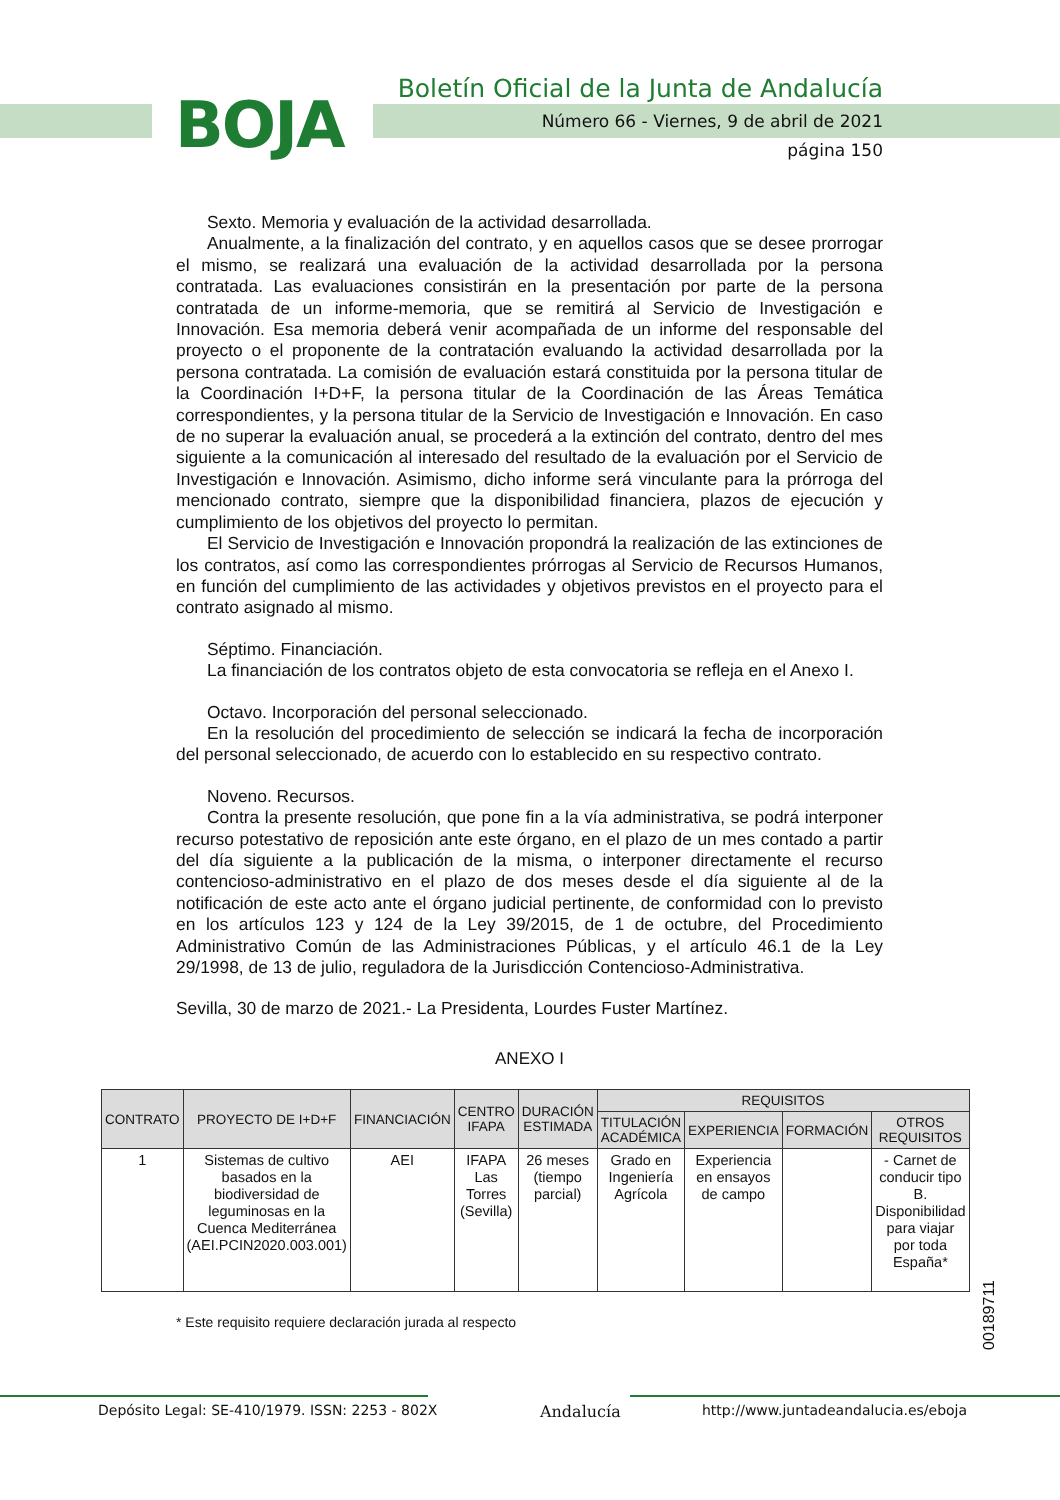Boletín Oficial de la Junta de Andalucía
BOJA
Número 66 - Viernes, 9 de abril de 2021
página 150
Sexto. Memoria y evaluación de la actividad desarrollada.
Anualmente, a la finalización del contrato, y en aquellos casos que se desee prorrogar el mismo, se realizará una evaluación de la actividad desarrollada por la persona contratada. Las evaluaciones consistirán en la presentación por parte de la persona contratada de un informe-memoria, que se remitirá al Servicio de Investigación e Innovación. Esa memoria deberá venir acompañada de un informe del responsable del proyecto o el proponente de la contratación evaluando la actividad desarrollada por la persona contratada. La comisión de evaluación estará constituida por la persona titular de la Coordinación I+D+F, la persona titular de la Coordinación de las Áreas Temática correspondientes, y la persona titular de la Servicio de Investigación e Innovación. En caso de no superar la evaluación anual, se procederá a la extinción del contrato, dentro del mes siguiente a la comunicación al interesado del resultado de la evaluación por el Servicio de Investigación e Innovación. Asimismo, dicho informe será vinculante para la prórroga del mencionado contrato, siempre que la disponibilidad financiera, plazos de ejecución y cumplimiento de los objetivos del proyecto lo permitan.
El Servicio de Investigación e Innovación propondrá la realización de las extinciones de los contratos, así como las correspondientes prórrogas al Servicio de Recursos Humanos, en función del cumplimiento de las actividades y objetivos previstos en el proyecto para el contrato asignado al mismo.
Séptimo. Financiación.
La financiación de los contratos objeto de esta convocatoria se refleja en el Anexo I.
Octavo. Incorporación del personal seleccionado.
En la resolución del procedimiento de selección se indicará la fecha de incorporación del personal seleccionado, de acuerdo con lo establecido en su respectivo contrato.
Noveno. Recursos.
Contra la presente resolución, que pone fin a la vía administrativa, se podrá interponer recurso potestativo de reposición ante este órgano, en el plazo de un mes contado a partir del día siguiente a la publicación de la misma, o interponer directamente el recurso contencioso-administrativo en el plazo de dos meses desde el día siguiente al de la notificación de este acto ante el órgano judicial pertinente, de conformidad con lo previsto en los artículos 123 y 124 de la Ley 39/2015, de 1 de octubre, del Procedimiento Administrativo Común de las Administraciones Públicas, y el artículo 46.1 de la Ley 29/1998, de 13 de julio, reguladora de la Jurisdicción Contencioso-Administrativa.
Sevilla, 30 de marzo de 2021.- La Presidenta, Lourdes Fuster Martínez.
ANEXO I
| CONTRATO | PROYECTO DE I+D+F | FINANCIACIÓN | CENTRO IFAPA | DURACIÓN ESTIMADA | REQUISITOS | | | |
| --- | --- | --- | --- | --- | --- | --- | --- | --- |
| | | | | | TITULACIÓN ACADÉMICA | EXPERIENCIA | FORMACIÓN | OTROS REQUISITOS |
| 1 | Sistemas de cultivo basados en la biodiversidad de leguminosas en la Cuenca Mediterránea (AEI.PCIN2020.003.001) | AEI | IFAPA Las Torres (Sevilla) | 26 meses (tiempo parcial) | Grado en Ingeniería Agrícola | Experiencia en ensayos de campo | | - Carnet de conducir tipo B. Disponibilidad para viajar por toda España* |
* Este requisito requiere declaración jurada al respecto
00189711
Depósito Legal: SE-410/1979. ISSN: 2253 - 802X
Andalucía
http://www.juntadeandalucia.es/eboja